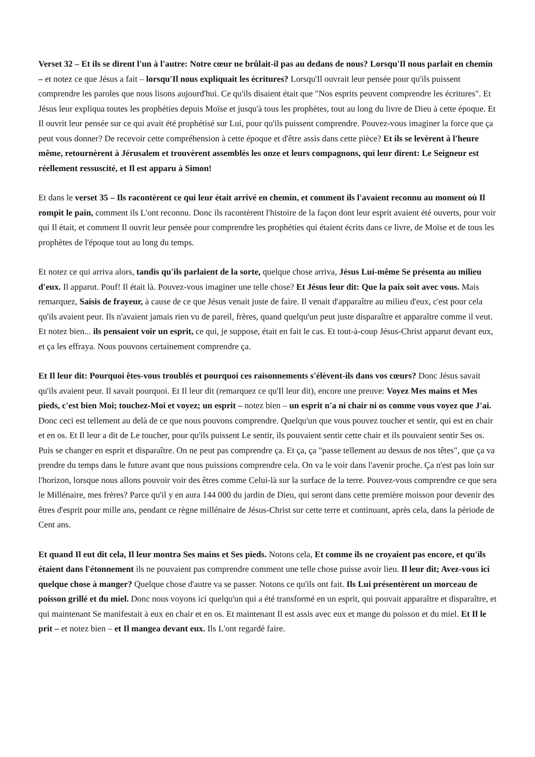Verset 32 – Et ils se dirent l'un à l'autre: Notre cœur ne brûlait-il pas au dedans de nous? Lorsqu'Il nous parlait en chemin – et notez ce que Jésus a fait – lorsqu'Il nous expliquait les écritures? Lorsqu'Il ouvrait leur pensée pour qu'ils puissent comprendre les paroles que nous lisons aujourd'hui. Ce qu'ils disaient était que "Nos esprits peuvent comprendre les écritures". Et Jésus leur expliqua toutes les prophéties depuis Moïse et jusqu'à tous les prophètes, tout au long du livre de Dieu à cette époque. Et Il ouvrit leur pensée sur ce qui avait été prophétisé sur Lui, pour qu'ils puissent comprendre. Pouvez-vous imaginer la force que ça peut vous donner? De recevoir cette compréhension à cette époque et d'être assis dans cette pièce? Et ils se levèrent à l'heure même, retournèrent à Jérusalem et trouvèrent assemblés les onze et leurs compagnons, qui leur dirent: Le Seigneur est réellement ressuscité, et Il est apparu à Simon!
Et dans le verset 35 – Ils racontèrent ce qui leur était arrivé en chemin, et comment ils l'avaient reconnu au moment où Il rompit le pain, comment ils L'ont reconnu. Donc ils racontèrent l'histoire de la façon dont leur esprit avaient été ouverts, pour voir qui Il était, et comment Il ouvrit leur pensée pour comprendre les prophéties qui étaient écrits dans ce livre, de Moïse et de tous les prophètes de l'époque tout au long du temps.
Et notez ce qui arriva alors, tandis qu'ils parlaient de la sorte, quelque chose arriva, Jésus Lui-même Se présenta au milieu d'eux. Il apparut. Pouf! Il était là. Pouvez-vous imaginer une telle chose? Et Jésus leur dit: Que la paix soit avec vous. Mais remarquez, Saisis de frayeur, à cause de ce que Jésus venait juste de faire. Il venait d'apparaître au milieu d'eux, c'est pour cela qu'ils avaient peur. Ils n'avaient jamais rien vu de pareil, frères, quand quelqu'un peut juste disparaître et apparaître comme il veut. Et notez bien... ils pensaient voir un esprit, ce qui, je suppose, était en fait le cas. Et tout-à-coup Jésus-Christ apparut devant eux, et ça les effraya. Nous pouvons certainement comprendre ça.
Et Il leur dit: Pourquoi êtes-vous troublés et pourquoi ces raisonnements s'élèvent-ils dans vos cœurs? Donc Jésus savait qu'ils avaient peur. Il savait pourquoi. Et Il leur dit (remarquez ce qu'Il leur dit), encore une preuve: Voyez Mes mains et Mes pieds, c'est bien Moi; touchez-Moi et voyez; un esprit – notez bien – un esprit n'a ni chair ni os comme vous voyez que J'ai. Donc ceci est tellement au delà de ce que nous pouvons comprendre. Quelqu'un que vous pouvez toucher et sentir, qui est en chair et en os. Et Il leur a dit de Le toucher, pour qu'ils puissent Le sentir, ils pouvaient sentir cette chair et ils pouvaient sentir Ses os. Puis se changer en esprit et disparaître. On ne peut pas comprendre ça. Et ça, ça "passe tellement au dessus de nos têtes", que ça va prendre du temps dans le future avant que nous puissions comprendre cela. On va le voir dans l'avenir proche. Ça n'est pas loin sur l'horizon, lorsque nous allons pouvoir voir des êtres comme Celui-là sur la surface de la terre. Pouvez-vous comprendre ce que sera le Millénaire, mes frères? Parce qu'il y en aura 144 000 du jardin de Dieu, qui seront dans cette première moisson pour devenir des êtres d'esprit pour mille ans, pendant ce règne millénaire de Jésus-Christ sur cette terre et continuant, après cela, dans la période de Cent ans.
Et quand Il eut dit cela, Il leur montra Ses mains et Ses pieds. Notons cela, Et comme ils ne croyaient pas encore, et qu'ils étaient dans l'étonnement ils ne pouvaient pas comprendre comment une telle chose puisse avoir lieu. Il leur dit; Avez-vous ici quelque chose à manger? Quelque chose d'autre va se passer. Notons ce qu'ils ont fait. Ils Lui présentèrent un morceau de poisson grillé et du miel. Donc nous voyons ici quelqu'un qui a été transformé en un esprit, qui pouvait apparaître et disparaître, et qui maintenant Se manifestait à eux en chair et en os. Et maintenant Il est assis avec eux et mange du poisson et du miel. Et Il le prit – et notez bien – et Il mangea devant eux. Ils L'ont regardé faire.